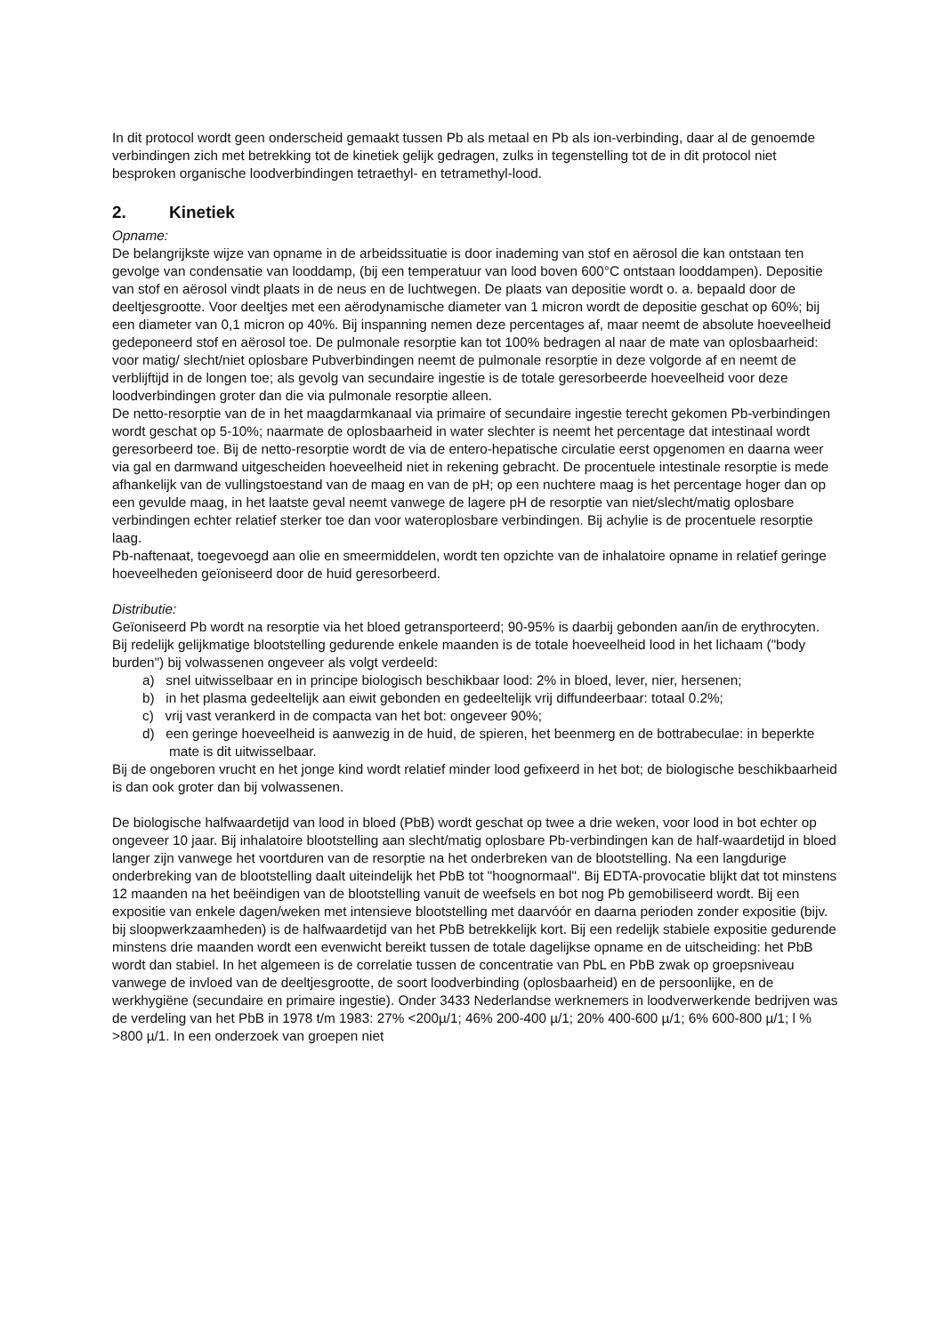In dit protocol wordt geen onderscheid gemaakt tussen Pb als metaal en Pb als ion-verbinding, daar al de genoemde verbindingen zich met betrekking tot de kinetiek gelijk gedragen, zulks in tegenstelling tot de in dit protocol niet besproken organische loodverbindingen tetraethyl- en tetramethyl-lood.
2. Kinetiek
Opname:
De belangrijkste wijze van opname in de arbeidssituatie is door inademing van stof en aërosol die kan ontstaan ten gevolge van condensatie van looddamp, (bij een temperatuur van lood boven 600°C ontstaan looddampen). Depositie van stof en aërosol vindt plaats in de neus en de luchtwegen. De plaats van depositie wordt o. a. bepaald door de deeltjesgrootte. Voor deeltjes met een aërodynamische diameter van 1 micron wordt de depositie geschat op 60%; bij een diameter van 0,1 micron op 40%. Bij inspanning nemen deze percentages af, maar neemt de absolute hoeveelheid gedeponeerd stof en aërosol toe. De pulmonale resorptie kan tot 100% bedragen al naar de mate van oplosbaarheid: voor matig/ slecht/niet oplosbare Pubverbindingen neemt de pulmonale resorptie in deze volgorde af en neemt de verblijftijd in de longen toe; als gevolg van secundaire ingestie is de totale geresorbeerde hoeveelheid voor deze loodverbindingen groter dan die via pulmonale resorptie alleen.
De netto-resorptie van de in het maagdarmkanaal via primaire of secundaire ingestie terecht gekomen Pb-verbindingen wordt geschat op 5-10%; naarmate de oplosbaarheid in water slechter is neemt het percentage dat intestinaal wordt geresorbeerd toe. Bij de netto-resorptie wordt de via de entero-hepatische circulatie eerst opgenomen en daarna weer via gal en darmwand uitgescheiden hoeveelheid niet in rekening gebracht. De procentuele intestinale resorptie is mede afhankelijk van de vullingstoestand van de maag en van de pH; op een nuchtere maag is het percentage hoger dan op een gevulde maag, in het laatste geval neemt vanwege de lagere pH de resorptie van niet/slecht/matig oplosbare verbindingen echter relatief sterker toe dan voor wateroplosbare verbindingen. Bij achylie is de procentuele resorptie laag.
Pb-naftenaat, toegevoegd aan olie en smeermiddelen, wordt ten opzichte van de inhalatoire opname in relatief geringe hoeveelheden geïoniseerd door de huid geresorbeerd.
Distributie:
Geïoniseerd Pb wordt na resorptie via het bloed getransporteerd; 90-95% is daarbij gebonden aan/in de erythrocyten.
Bij redelijk gelijkmatige blootstelling gedurende enkele maanden is de totale hoeveelheid lood in het lichaam ("body burden") bij volwassenen ongeveer als volgt verdeeld:
a) snel uitwisselbaar en in principe biologisch beschikbaar lood: 2% in bloed, lever, nier, hersenen;
b) in het plasma gedeeltelijk aan eiwit gebonden en gedeeltelijk vrij diffundeerbaar: totaal 0.2%;
c) vrij vast verankerd in de compacta van het bot: ongeveer 90%;
d) een geringe hoeveelheid is aanwezig in de huid, de spieren, het beenmerg en de bottrabeculae: in beperkte mate is dit uitwisselbaar.
Bij de ongeboren vrucht en het jonge kind wordt relatief minder lood gefixeerd in het bot; de biologische beschikbaarheid is dan ook groter dan bij volwassenen.
De biologische halfwaardetijd van lood in bloed (PbB) wordt geschat op twee a drie weken, voor lood in bot echter op ongeveer 10 jaar. Bij inhalatoire blootstelling aan slecht/matig oplosbare Pb-verbindingen kan de half-waardetijd in bloed langer zijn vanwege het voortduren van de resorptie na het onderbreken van de blootstelling. Na een langdurige onderbreking van de blootstelling daalt uiteindelijk het PbB tot "hoognormaal". Bij EDTA-provocatie blijkt dat tot minstens 12 maanden na het beëindigen van de blootstelling vanuit de weefsels en bot nog Pb gemobiliseerd wordt. Bij een expositie van enkele dagen/weken met intensieve blootstelling met daarvóór en daarna perioden zonder expositie (bijv. bij sloopwerkzaamheden) is de halfwaardetijd van het PbB betrekkelijk kort. Bij een redelijk stabiele expositie gedurende minstens drie maanden wordt een evenwicht bereikt tussen de totale dagelijkse opname en de uitscheiding: het PbB wordt dan stabiel. In het algemeen is de correlatie tussen de concentratie van PbL en PbB zwak op groepsniveau vanwege de invloed van de deeltjesgrootte, de soort loodverbinding (oplosbaarheid) en de persoonlijke, en de werkhygiëne (secundaire en primaire ingestie). Onder 3433 Nederlandse werknemers in loodverwerkende bedrijven was de verdeling van het PbB in 1978 t/m 1983: 27% <200µ/1; 46% 200-400 µ/1; 20% 400-600 µ/1; 6% 600-800 µ/1; l % >800 µ/1. In een onderzoek van groepen niet